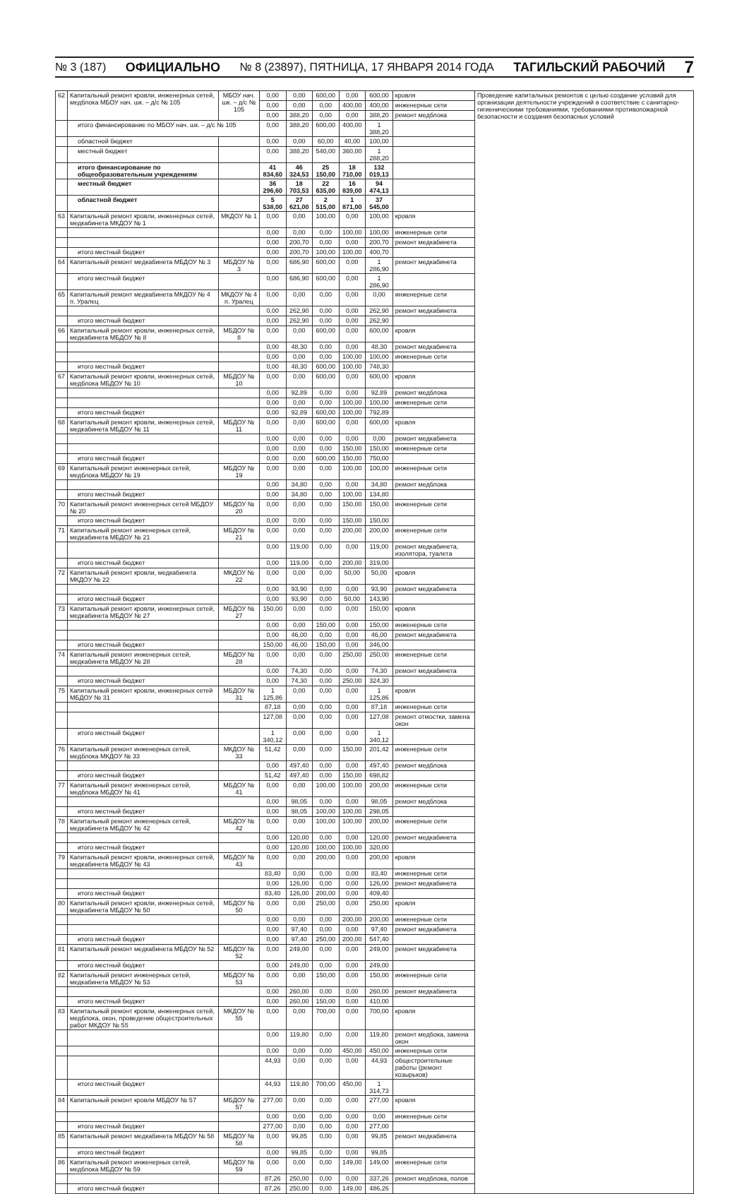№ 3 (187) ОФИЦИАЛЬНО № 8 (23897), ПЯТНИЦА, 17 ЯНВАРЯ 2014 ГОДА ТАГИЛЬСКИЙ РАБОЧИЙ 7
| 62 | Капитальный ремонт кровли, инженерных сетей, медблока МБОУ нач. шк. – д/с № 105 | МБОУ нач. шк. – д/с № 105 | 0,00 | 0,00 | 600,00 | 0,00 | 600,00 | кровля | Проведение капитальных ремонтов с целью создание условий для организации деятельности учреждений в соответствие с санитарно-гигиеническими требованиями, требованиями противопожарной безопасности и создания безопасных условий |
| | | | 0,00 | 0,00 | 0,00 | 400,00 | 400,00 | инженерные сети | |
| | | | 0,00 | 388,20 | 0,00 | 0,00 | 388,20 | ремонт медблока | |
| | итого финансирование по МБОУ нач. шк. – д/с № 105 | | 0,00 | 388,20 | 600,00 | 400,00 | 1 388,20 | | |
| | областной бюджет | | 0,00 | 0,00 | 60,00 | 40,00 | 100,00 | | |
| | местный бюджет | | 0,00 | 388,20 | 540,00 | 360,00 | 1 288,20 | | |
| | итого финансирование по общеобразовательным учреждениям | | 41 834,60 | 46 324,53 | 25 150,00 | 18 710,00 | 132 019,13 | | |
| | местный бюджет | | 36 296,60 | 18 703,53 | 22 635,00 | 16 839,00 | 94 474,13 | | |
| | областной бюджет | | 5 538,00 | 27 621,00 | 2 515,00 | 1 871,00 | 37 545,00 | | |
| 63 | Капитальный ремонт кровли, инженерных сетей, медкабинета МКДОУ № 1 | МКДОУ № 1 | 0,00 | 0,00 | 100,00 | 0,00 | 100,00 | кровля | |
| | | | 0,00 | 0,00 | 0,00 | 100,00 | 100,00 | инженерные сети | |
| | | | 0,00 | 200,70 | 0,00 | 0,00 | 200,70 | ремонт медкабинета | |
| | итого местный бюджет | | 0,00 | 200,70 | 100,00 | 100,00 | 400,70 | | |
| 64 | Капитальный ремонт медкабинета МБДОУ № 3 | МБДОУ № 3 | 0,00 | 686,90 | 600,00 | 0,00 | 1 286,90 | ремонт медкабинета | |
| | итого местный бюджет | | 0,00 | 686,90 | 600,00 | 0,00 | 1 286,90 | | |
| 65 | Капитальный ремонт медкабинета МКДОУ № 4 п. Уралец | МКДОУ № 4 п. Уралец | 0,00 | 0,00 | 0,00 | 0,00 | 0,00 | инженерные сети | |
| | | | 0,00 | 262,90 | 0,00 | 0,00 | 262,90 | ремонт медкабинета | |
| | итого местный бюджет | | 0,00 | 262,90 | 0,00 | 0,00 | 262,90 | | |
| 66 | Капитальный ремонт кровли, инженерных сетей, медкабинета МБДОУ № 8 | МБДОУ № 8 | 0,00 | 0,00 | 600,00 | 0,00 | 600,00 | кровля | |
| | | | 0,00 | 48,30 | 0,00 | 0,00 | 48,30 | ремонт медкабинета | |
| | | | 0,00 | 0,00 | 0,00 | 100,00 | 100,00 | инженерные сети | |
| | итого местный бюджет | | 0,00 | 48,30 | 600,00 | 100,00 | 748,30 | | |
| 67 | Капитальный ремонт кровли, инженерных сетей, медблока МБДОУ № 10 | МБДОУ № 10 | 0,00 | 0,00 | 600,00 | 0,00 | 600,00 | кровля | |
| | | | 0,00 | 92,89 | 0,00 | 0,00 | 92,89 | ремонт медблока | |
| | | | 0,00 | 0,00 | 0,00 | 100,00 | 100,00 | инженерные сети | |
| | итого местный бюджет | | 0,00 | 92,89 | 600,00 | 100,00 | 792,89 | | |
| 68 | Капитальный ремонт кровли, инженерных сетей, медкабинета МБДОУ № 11 | МБДОУ № 11 | 0,00 | 0,00 | 600,00 | 0,00 | 600,00 | кровля | |
| | | | 0,00 | 0,00 | 0,00 | 0,00 | 0,00 | ремонт медкабинета | |
| | | | 0,00 | 0,00 | 0,00 | 150,00 | 150,00 | инженерные сети | |
| | итого местный бюджет | | 0,00 | 0,00 | 600,00 | 150,00 | 750,00 | | |
| 69 | Капитальный ремонт инженерных сетей, медблока МБДОУ № 19 | МБДОУ № 19 | 0,00 | 0,00 | 0,00 | 100,00 | 100,00 | инженерные сети | |
| | | | 0,00 | 34,80 | 0,00 | 0,00 | 34,80 | ремонт медблока | |
| | итого местный бюджет | | 0,00 | 34,80 | 0,00 | 100,00 | 134,80 | | |
| 70 | Капитальный ремонт инженерных сетей МБДОУ № 20 | МБДОУ № 20 | 0,00 | 0,00 | 0,00 | 150,00 | 150,00 | инженерные сети | |
| | итого местный бюджет | | 0,00 | 0,00 | 0,00 | 150,00 | 150,00 | | |
| 71 | Капитальный ремонт инженерных сетей, медкабинета МБДОУ № 21 | МБДОУ № 21 | 0,00 | 0,00 | 0,00 | 200,00 | 200,00 | инженерные сети | |
| | | | 0,00 | 119,00 | 0,00 | 0,00 | 119,00 | ремонт медкабинета, изолятора, туалета | |
| | итого местный бюджет | | 0,00 | 119,00 | 0,00 | 200,00 | 319,00 | | |
| 72 | Капитальный ремонт кровли, медкабинета МКДОУ № 22 | МКДОУ № 22 | 0,00 | 0,00 | 0,00 | 50,00 | 50,00 | кровля | |
| | | | 0,00 | 93,90 | 0,00 | 0,00 | 93,90 | ремонт медкабинета | |
| | итого местный бюджет | | 0,00 | 93,90 | 0,00 | 50,00 | 143,90 | | |
| 73 | Капитальный ремонт кровли, инженерных сетей, медкабинета МБДОУ № 27 | МБДОУ № 27 | 150,00 | 0,00 | 0,00 | 0,00 | 150,00 | кровля | |
| | | | 0,00 | 0,00 | 150,00 | 0,00 | 150,00 | инженерные сети | |
| | | | 0,00 | 46,00 | 0,00 | 0,00 | 46,00 | ремонт медкабинета | |
| | итого местный бюджет | | 150,00 | 46,00 | 150,00 | 0,00 | 346,00 | | |
| 74 | Капитальный ремонт инженерных сетей, медкабинета МБДОУ № 28 | МБДОУ № 28 | 0,00 | 0,00 | 0,00 | 250,00 | 250,00 | инженерные сети | |
| | | | 0,00 | 74,30 | 0,00 | 0,00 | 74,30 | ремонт медкабинета | |
| | итого местный бюджет | | 0,00 | 74,30 | 0,00 | 250,00 | 324,30 | | |
| 75 | Капитальный ремонт кровли, инженерных сетей МБДОУ № 31 | МБДОУ № 31 | 1 125,86 | 0,00 | 0,00 | 0,00 | 1 125,86 | кровля | |
| | | | 87,18 | 0,00 | 0,00 | 0,00 | 87,18 | инженерные сети | |
| | | | 127,08 | 0,00 | 0,00 | 0,00 | 127,08 | ремонт отмостки, замена окон | |
| | итого местный бюджет | | 1 340,12 | 0,00 | 0,00 | 0,00 | 1 340,12 | | |
| 76 | Капитальный ремонт инженерных сетей, медблока МКДОУ № 33 | МКДОУ № 33 | 51,42 | 0,00 | 0,00 | 150,00 | 201,42 | инженерные сети | |
| | | | 0,00 | 497,40 | 0,00 | 0,00 | 497,40 | ремонт медблока | |
| | итого местный бюджет | | 51,42 | 497,40 | 0,00 | 150,00 | 698,82 | | |
| 77 | Капитальный ремонт инженерных сетей, медблока МБДОУ № 41 | МБДОУ № 41 | 0,00 | 0,00 | 100,00 | 100,00 | 200,00 | инженерные сети | |
| | | | 0,00 | 98,05 | 0,00 | 0,00 | 98,05 | ремонт медблока | |
| | итого местный бюджет | | 0,00 | 98,05 | 100,00 | 100,00 | 298,05 | | |
| 78 | Капитальный ремонт инженерных сетей, медкабинета МБДОУ № 42 | МБДОУ № 42 | 0,00 | 0,00 | 100,00 | 100,00 | 200,00 | инженерные сети | |
| | | | 0,00 | 120,00 | 0,00 | 0,00 | 120,00 | ремонт медкабинета | |
| | итого местный бюджет | | 0,00 | 120,00 | 100,00 | 100,00 | 320,00 | | |
| 79 | Капитальный ремонт кровли, инженерных сетей, медкабинета МБДОУ № 43 | МБДОУ № 43 | 0,00 | 0,00 | 200,00 | 0,00 | 200,00 | кровля | |
| | | | 83,40 | 0,00 | 0,00 | 0,00 | 83,40 | инженерные сети | |
| | | | 0,00 | 126,00 | 0,00 | 0,00 | 126,00 | ремонт медкабинета | |
| | итого местный бюджет | | 83,40 | 126,00 | 200,00 | 0,00 | 409,40 | | |
| 80 | Капитальный ремонт кровли, инженерных сетей, медкабинета МБДОУ № 50 | МБДОУ № 50 | 0,00 | 0,00 | 250,00 | 0,00 | 250,00 | кровля | |
| | | | 0,00 | 0,00 | 0,00 | 200,00 | 200,00 | инженерные сети | |
| | | | 0,00 | 97,40 | 0,00 | 0,00 | 97,40 | ремонт медкабинета | |
| | итого местный бюджет | | 0,00 | 97,40 | 250,00 | 200,00 | 547,40 | | |
| 81 | Капитальный ремонт медкабинета МБДОУ № 52 | МБДОУ № 52 | 0,00 | 249,00 | 0,00 | 0,00 | 249,00 | ремонт медкабинета | |
| | итого местный бюджет | | 0,00 | 249,00 | 0,00 | 0,00 | 249,00 | | |
| 82 | Капитальный ремонт инженерных сетей, медкабинета МБДОУ № 53 | МБДОУ № 53 | 0,00 | 0,00 | 150,00 | 0,00 | 150,00 | инженерные сети | |
| | | | 0,00 | 260,00 | 0,00 | 0,00 | 260,00 | ремонт медкабинета | |
| | итого местный бюджет | | 0,00 | 260,00 | 150,00 | 0,00 | 410,00 | | |
| 83 | Капитальный ремонт кровли, инженерных сетей, медблока, окон, проведение общестроительных работ МКДОУ № 55 | МКДОУ № 55 | 0,00 | 0,00 | 700,00 | 0,00 | 700,00 | кровля | |
| | | | 0,00 | 119,80 | 0,00 | 0,00 | 119,80 | ремонт медбока, замена окон | |
| | | | 0,00 | 0,00 | 0,00 | 450,00 | 450,00 | инженерные сети | |
| | | | 44,93 | 0,00 | 0,00 | 0,00 | 44,93 | общестроительные работы (ремонт козырьков) | |
| | итого местный бюджет | | 44,93 | 119,80 | 700,00 | 450,00 | 1 314,73 | | |
| 84 | Капитальный ремонт кровли МБДОУ № 57 | МБДОУ № 57 | 277,00 | 0,00 | 0,00 | 0,00 | 277,00 | кровля | |
| | | | 0,00 | 0,00 | 0,00 | 0,00 | 0,00 | инженерные сети | |
| | итого местный бюджет | | 277,00 | 0,00 | 0,00 | 0,00 | 277,00 | | |
| 85 | Капитальный ремонт медкабинета МБДОУ № 58 | МБДОУ № 58 | 0,00 | 99,85 | 0,00 | 0,00 | 99,85 | ремонт медкабинета | |
| | итого местный бюджет | | 0,00 | 99,85 | 0,00 | 0,00 | 99,85 | | |
| 86 | Капитальный ремонт инженерных сетей, медблока МБДОУ № 59 | МБДОУ № 59 | 0,00 | 0,00 | 0,00 | 149,00 | 149,00 | инженерные сети | |
| | | | 87,26 | 250,00 | 0,00 | 0,00 | 337,26 | ремонт медблока, полов | |
| | итого местный бюджет | | 87,26 | 250,00 | 0,00 | 149,00 | 486,26 | | |